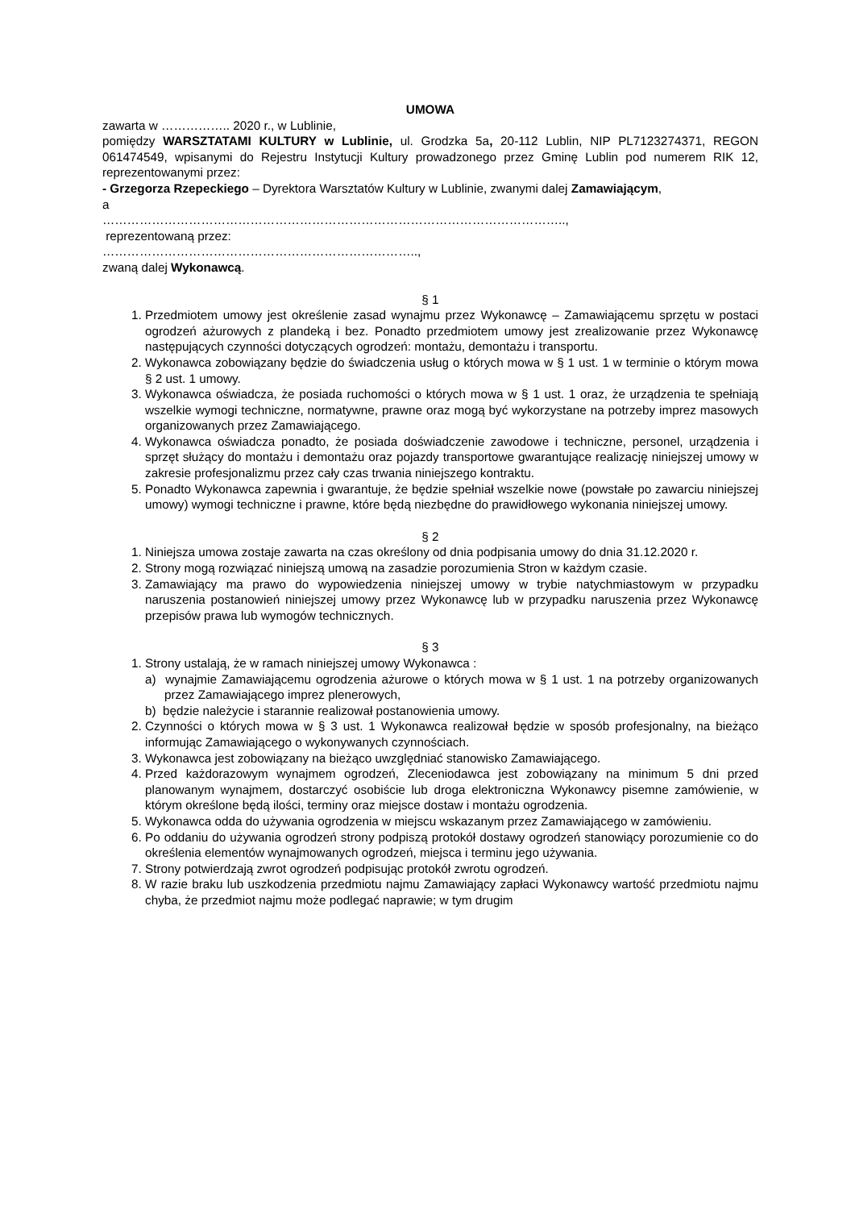UMOWA
zawarta w …………….. 2020 r., w Lublinie,
pomiędzy WARSZTATAMI KULTURY w Lublinie, ul. Grodzka 5a, 20-112 Lublin, NIP PL7123274371, REGON 061474549, wpisanymi do Rejestru Instytucji Kultury prowadzonego przez Gminę Lublin pod numerem RIK 12, reprezentowanymi przez:
- Grzegorza Rzepeckiego – Dyrektora Warsztatów Kultury w Lublinie, zwanymi dalej Zamawiającym,
a
…………………………………………………………………………………………………..,
reprezentowaną przez:
…………………………………………………………………..,
zwaną dalej Wykonawcą.
§ 1
1. Przedmiotem umowy jest określenie zasad wynajmu przez Wykonawcę – Zamawiającemu sprzętu w postaci ogrodzeń ażurowych z plandeką i bez. Ponadto przedmiotem umowy jest zrealizowanie przez Wykonawcę następujących czynności dotyczących ogrodzeń: montażu, demontażu i transportu.
2. Wykonawca zobowiązany będzie do świadczenia usług o których mowa w § 1 ust. 1 w terminie o którym mowa § 2 ust. 1 umowy.
3. Wykonawca oświadcza, że posiada ruchomości o których mowa w § 1 ust. 1 oraz, że urządzenia te spełniają wszelkie wymogi techniczne, normatywne, prawne oraz mogą być wykorzystane na potrzeby imprez masowych organizowanych przez Zamawiającego.
4. Wykonawca oświadcza ponadto, że posiada doświadczenie zawodowe i techniczne, personel, urządzenia i sprzęt służący do montażu i demontażu oraz pojazdy transportowe gwarantujące realizację niniejszej umowy w zakresie profesjonalizmu przez cały czas trwania niniejszego kontraktu.
5. Ponadto Wykonawca zapewnia i gwarantuje, że będzie spełniał wszelkie nowe (powstałe po zawarciu niniejszej umowy) wymogi techniczne i prawne, które będą niezbędne do prawidłowego wykonania niniejszej umowy.
§ 2
1. Niniejsza umowa zostaje zawarta na czas określony od dnia podpisania umowy do dnia 31.12.2020 r.
2. Strony mogą rozwiązać niniejszą umową na zasadzie porozumienia Stron w każdym czasie.
3. Zamawiający ma prawo do wypowiedzenia niniejszej umowy w trybie natychmiastowym w przypadku naruszenia postanowień niniejszej umowy przez Wykonawcę lub w przypadku naruszenia przez Wykonawcę przepisów prawa lub wymogów technicznych.
§ 3
1. Strony ustalają, że w ramach niniejszej umowy Wykonawca :
a) wynajmie Zamawiającemu ogrodzenia ażurowe o których mowa w § 1 ust. 1 na potrzeby organizowanych przez Zamawiającego imprez plenerowych,
b) będzie należycie i starannie realizował postanowienia umowy.
2. Czynności o których mowa w § 3 ust. 1 Wykonawca realizował będzie w sposób profesjonalny, na bieżąco informując Zamawiającego o wykonywanych czynnościach.
3. Wykonawca jest zobowiązany na bieżąco uwzględniać stanowisko Zamawiającego.
4. Przed każdorazowym wynajmem ogrodzeń, Zleceniodawca jest zobowiązany na minimum 5 dni przed planowanym wynajmem, dostarczyć osobiście lub droga elektroniczna Wykonawcy pisemne zamówienie, w którym określone będą ilości, terminy oraz miejsce dostaw i montażu ogrodzenia.
5. Wykonawca odda do używania ogrodzenia w miejscu wskazanym przez Zamawiającego w zamówieniu.
6. Po oddaniu do używania ogrodzeń strony podpiszą protokół dostawy ogrodzeń stanowiący porozumienie co do określenia elementów wynajmowanych ogrodzeń, miejsca i terminu jego używania.
7. Strony potwierdzają zwrot ogrodzeń podpisując protokół zwrotu ogrodzeń.
8. W razie braku lub uszkodzenia przedmiotu najmu Zamawiający zapłaci Wykonawcy wartość przedmiotu najmu chyba, że przedmiot najmu może podlegać naprawie; w tym drugim